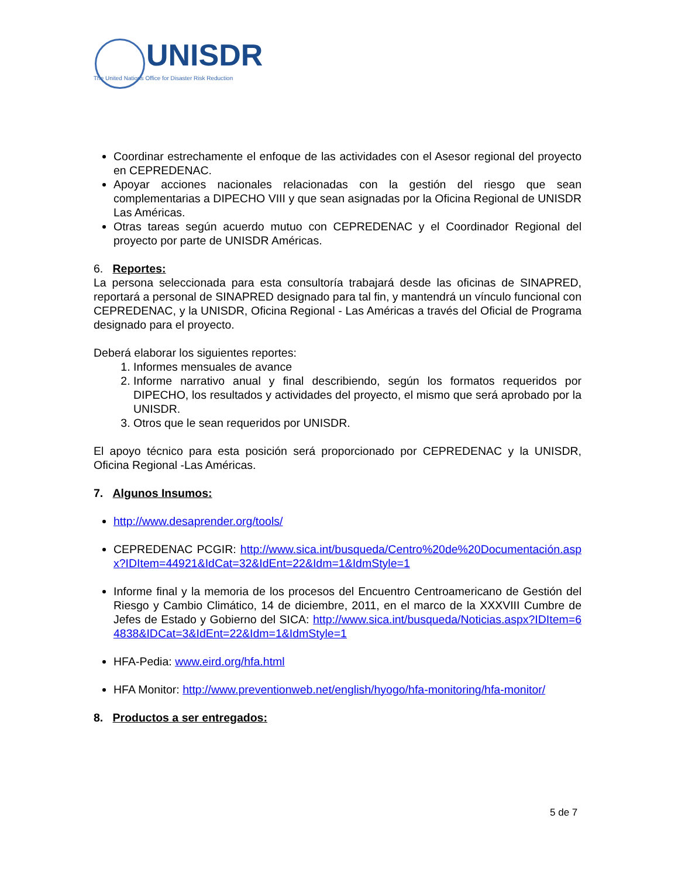UNISDR
The United Nations Office for Disaster Risk Reduction
Coordinar estrechamente el enfoque de las actividades con el Asesor regional del proyecto en CEPREDENAC.
Apoyar acciones nacionales relacionadas con la gestión del riesgo que sean complementarias a DIPECHO VIII y que sean asignadas por la Oficina Regional de UNISDR Las Américas.
Otras tareas según acuerdo mutuo con CEPREDENAC y el Coordinador Regional del proyecto por parte de UNISDR Américas.
6. Reportes:
La persona seleccionada para esta consultoría trabajará desde las oficinas de SINAPRED, reportará a personal de SINAPRED designado para tal fin, y mantendrá un vínculo funcional con CEPREDENAC, y la UNISDR, Oficina Regional - Las Américas a través del Oficial de Programa designado para el proyecto.
Deberá elaborar los siguientes reportes:
1. Informes mensuales de avance
2. Informe narrativo anual y final describiendo, según los formatos requeridos por DIPECHO, los resultados y actividades del proyecto, el mismo que será aprobado por la UNISDR.
3. Otros que le sean requeridos por UNISDR.
El apoyo técnico para esta posición será proporcionado por CEPREDENAC y la UNISDR, Oficina Regional -Las Américas.
7. Algunos Insumos:
http://www.desaprender.org/tools/
CEPREDENAC PCGIR: http://www.sica.int/busqueda/Centro%20de%20Documentación.aspx?IDItem=44921&IdCat=32&IdEnt=22&Idm=1&IdmStyle=1
Informe final y la memoria de los procesos del Encuentro Centroamericano de Gestión del Riesgo y Cambio Climático, 14 de diciembre, 2011, en el marco de la XXXVIII Cumbre de Jefes de Estado y Gobierno del SICA: http://www.sica.int/busqueda/Noticias.aspx?IDItem=64838&IDCat=3&IdEnt=22&Idm=1&IdmStyle=1
HFA-Pedia: www.eird.org/hfa.html
HFA Monitor: http://www.preventionweb.net/english/hyogo/hfa-monitoring/hfa-monitor/
8. Productos a ser entregados:
5 de 7